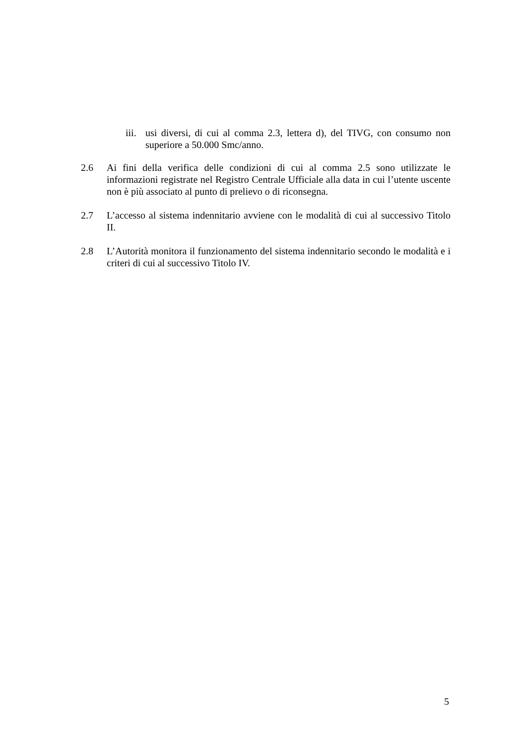iii. usi diversi, di cui al comma 2.3, lettera d), del TIVG, con consumo non superiore a 50.000 Smc/anno.
2.6 Ai fini della verifica delle condizioni di cui al comma 2.5 sono utilizzate le informazioni registrate nel Registro Centrale Ufficiale alla data in cui l’utente uscente non è più associato al punto di prelievo o di riconsegna.
2.7 L’accesso al sistema indennitario avviene con le modalità di cui al successivo Titolo II.
2.8 L’Autorità monitora il funzionamento del sistema indennitario secondo le modalità e i criteri di cui al successivo Titolo IV.
5